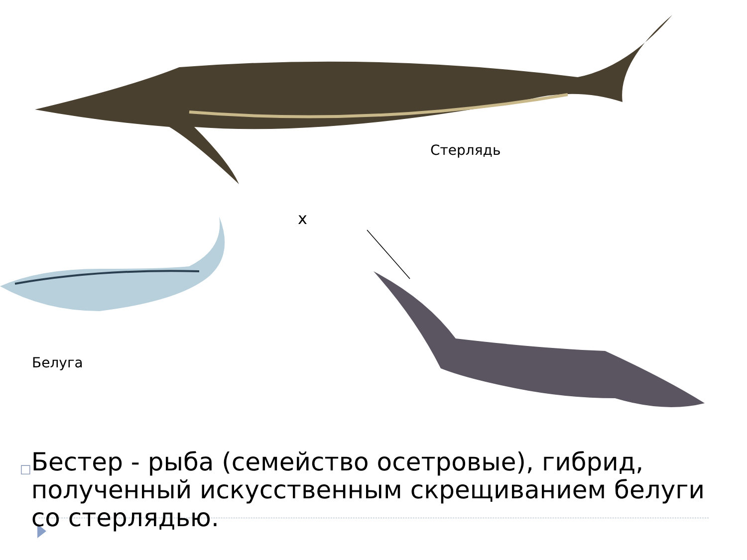Стерлядь
x
Белуга
□ Бестер - рыба (семейство осетровые), гибрид, полученный искусственным скрещиванием белуги со стерлядью.